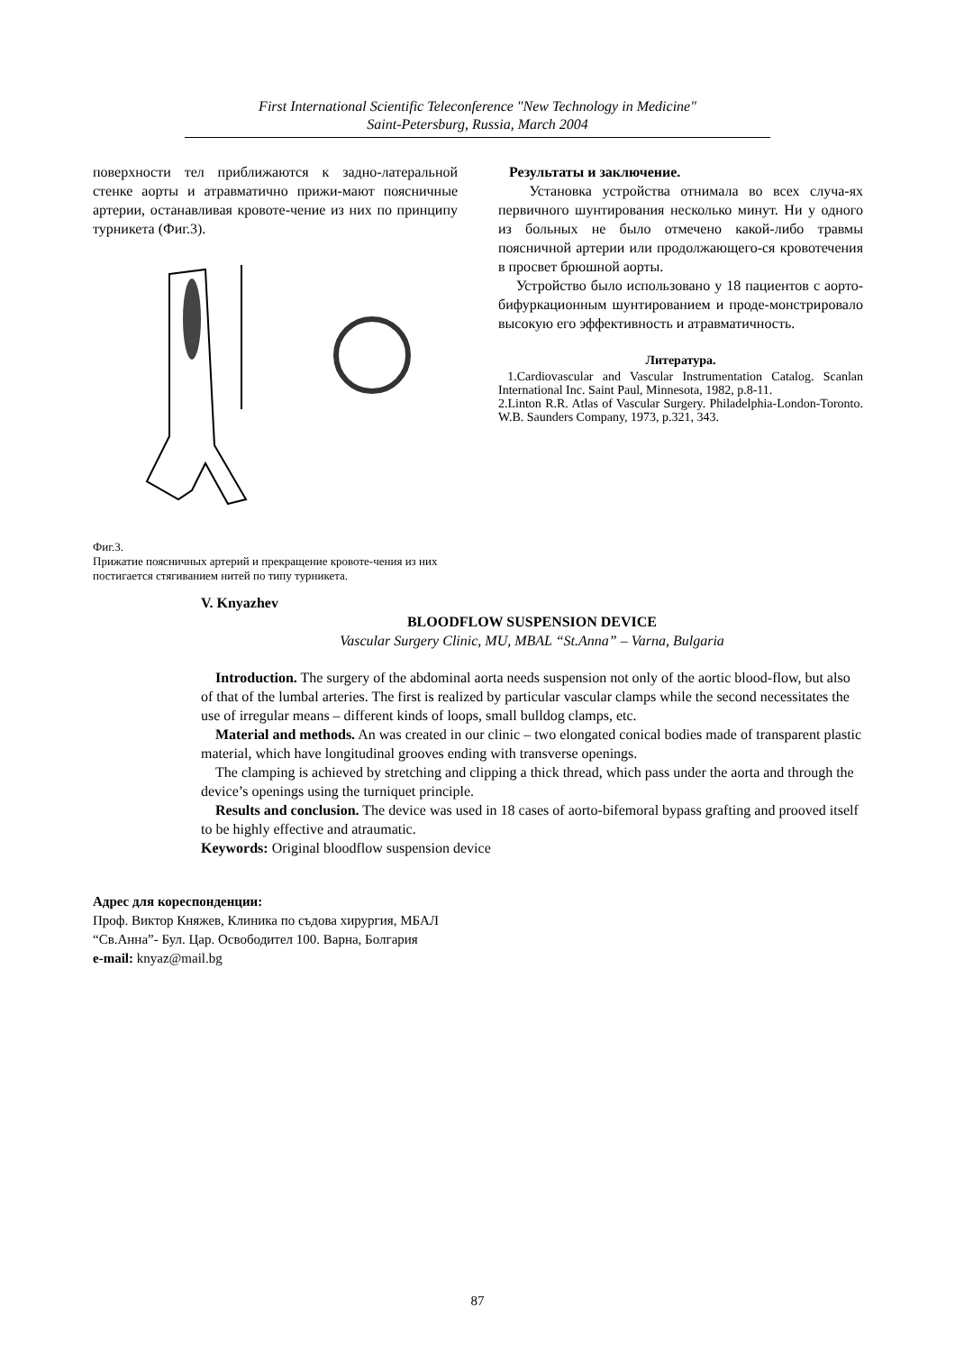First International Scientific Teleconference "New Technology in Medicine"
Saint-Petersburg, Russia, March 2004
поверхности тел приближаются к задно-латеральной стенке аорты и атравматично прижи-мают поясничные артерии, останавливая кровоте-чение из них по принципу турникета (Фиг.3).
Фиг.3.
Прижатие поясничных артерий и прекращение кровоте-чения из них постигается стягиванием нитей по типу турникета.
Результаты и заключение.
Установка устройства отнимала во всех случа-ях первичного шунтирования несколько минут. Ни у одного из больных не было отмечено какой-либо травмы поясничной артерии или продолжающего-ся кровотечения в просвет брюшной аорты.
Устройство было использовано у 18 пациентов с аорто-бифуркационным шунтированием и проде-монстрировало высокую его эффективность и атравматичность.
Литература.
1.Cardiovascular and Vascular Instrumentation Catalog. Scanlan International Inc. Saint Paul, Minnesota, 1982, p.8-11.
2.Linton R.R. Atlas of Vascular Surgery. Philadelphia-London-Toronto. W.B. Saunders Company, 1973, p.321, 343.
V. Knyazhev
BLOODFLOW SUSPENSION DEVICE
Vascular Surgery Clinic, MU, MBAL “St.Anna” – Varna, Bulgaria
Introduction. The surgery of the abdominal aorta needs suspension not only of the aortic blood-flow, but also of that of the lumbal arteries. The first is realized by particular vascular clamps while the second necessitates the use of irregular means – different kinds of loops, small bulldog clamps, etc.
Material and methods. An was created in our clinic – two elongated conical bodies made of transparent plastic material, which have longitudinal grooves ending with transverse openings.
The clamping is achieved by stretching and clipping a thick thread, which pass under the aorta and through the device’s openings using the turniquet principle.
Results and conclusion. The device was used in 18 cases of aorto-bifemoral bypass grafting and prooved itself to be highly effective and atraumatic.
Keywords: Original bloodflow suspension device
Адрес для кореспонденции:
Проф. Виктор Княжев, Клиника по съдова хирургия, МБАЛ
“Св.Анна”- Бул. Цар. Освободител 100. Варна, Болгария
e-mail: knyaz@mail.bg
87